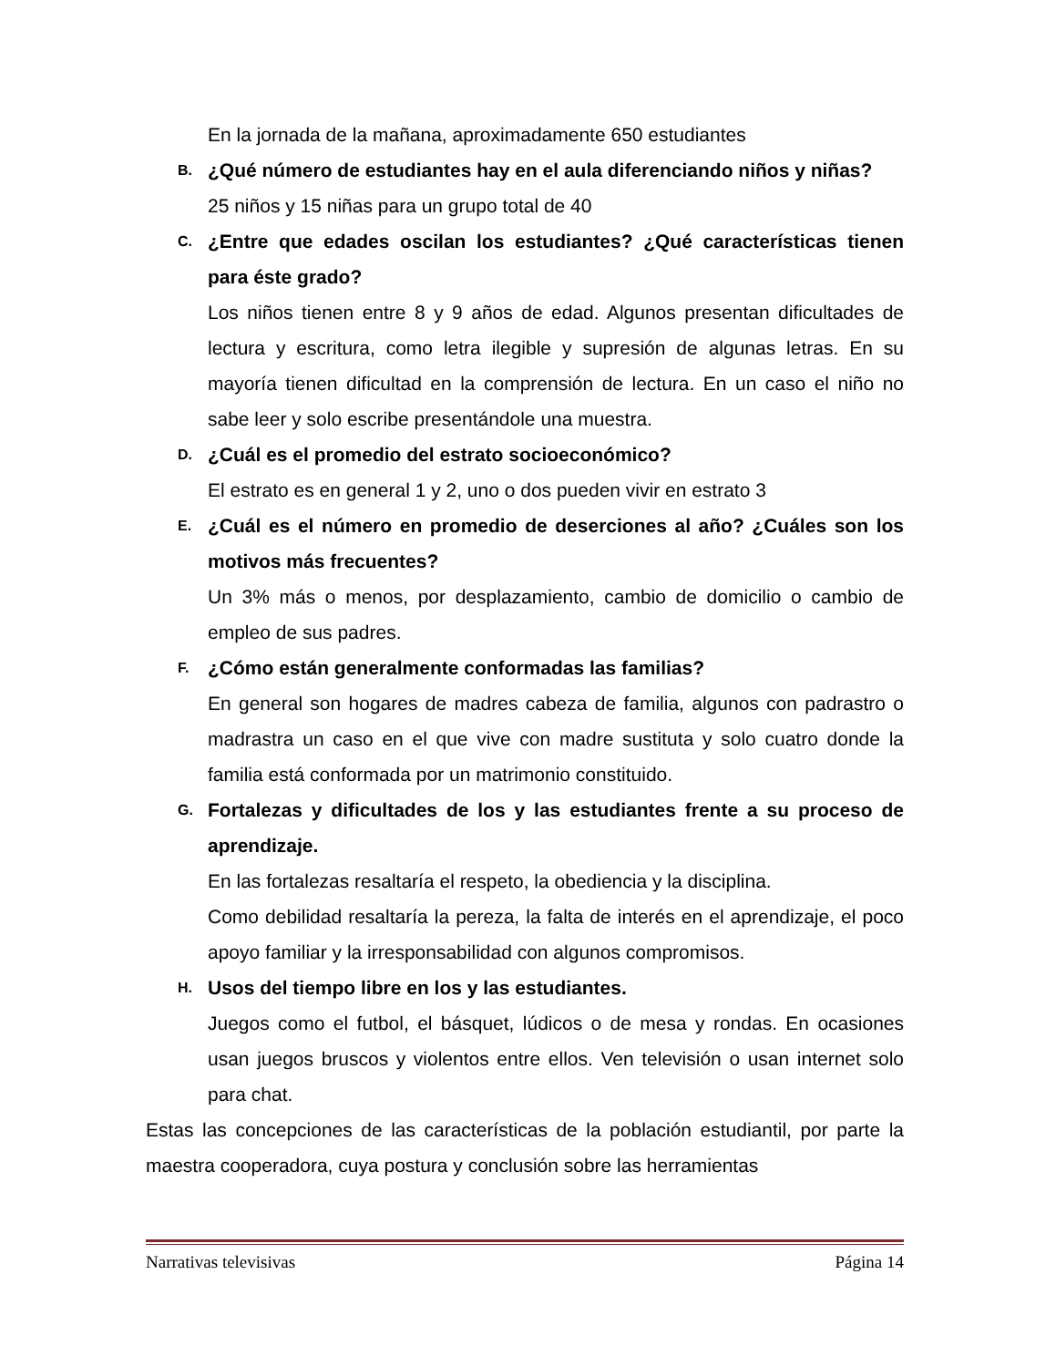En la jornada de la mañana, aproximadamente 650 estudiantes
B. ¿Qué número de estudiantes hay en el aula diferenciando niños y niñas?
25 niños y 15 niñas para un grupo total de 40
C. ¿Entre que edades oscilan los estudiantes? ¿Qué características tienen para éste grado?
Los niños tienen entre 8 y 9 años de edad. Algunos presentan dificultades de lectura y escritura, como letra ilegible y supresión de algunas letras. En su mayoría tienen dificultad en la comprensión de lectura. En un caso el niño no sabe leer y solo escribe presentándole una muestra.
D. ¿Cuál es el promedio del estrato socioeconómico?
El estrato es en general 1 y 2, uno o dos pueden vivir en estrato 3
E. ¿Cuál es el número en promedio de deserciones al año? ¿Cuáles son los motivos más frecuentes?
Un 3% más o menos, por desplazamiento, cambio de domicilio o cambio de empleo de sus padres.
F. ¿Cómo están generalmente conformadas las familias?
En general son hogares de madres cabeza de familia, algunos con padrastro o madrastra un caso en el que vive con madre sustituta y solo cuatro donde la familia está conformada por un matrimonio constituido.
G. Fortalezas y dificultades de los y las estudiantes frente a su proceso de aprendizaje.
En las fortalezas resaltaría el respeto, la obediencia y la disciplina.
Como debilidad resaltaría la pereza, la falta de interés en el aprendizaje, el poco apoyo familiar y la irresponsabilidad con algunos compromisos.
H. Usos del tiempo libre en los y las estudiantes.
Juegos como el futbol, el básquet, lúdicos o de mesa y rondas. En ocasiones usan juegos bruscos y violentos entre ellos. Ven televisión o usan internet solo para chat.
Estas las concepciones de las características de la población estudiantil, por parte la maestra cooperadora, cuya postura y conclusión sobre las herramientas
Narrativas televisivas Página 14